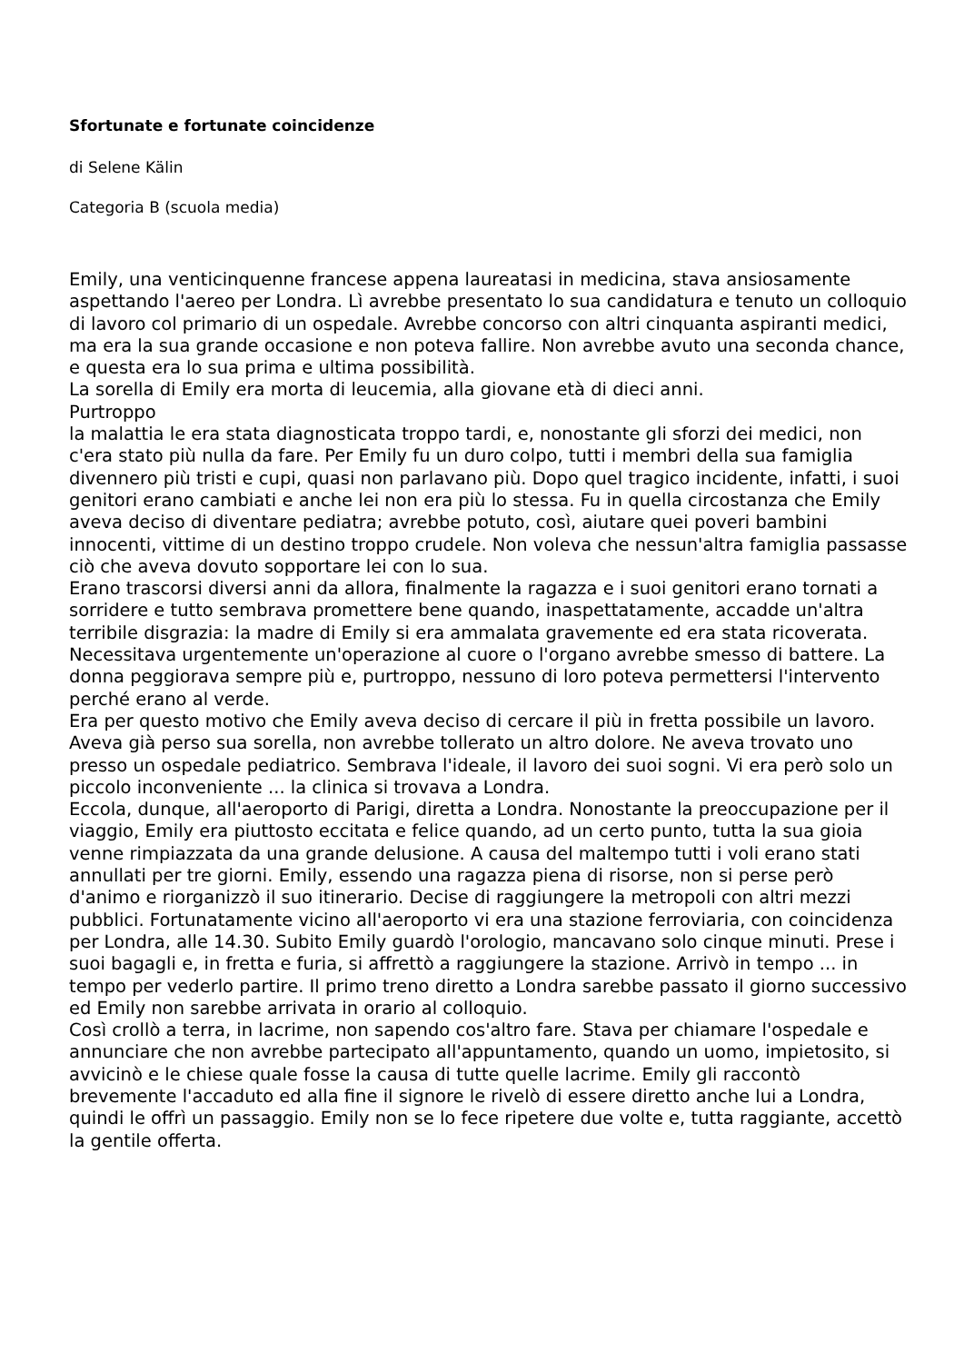Sfortunate e fortunate coincidenze
di Selene Kälin
Categoria B (scuola media)
Emily, una venticinquenne francese appena laureatasi in medicina, stava ansiosamente aspettando l'aereo per Londra. Lì avrebbe presentato lo sua candidatura e tenuto un colloquio di lavoro col primario di un ospedale. Avrebbe concorso con altri cinquanta aspiranti medici, ma era la sua grande occasione e non poteva fallire. Non avrebbe avuto una seconda chance, e questa era lo sua prima e ultima possibilità.
La sorella di Emily era morta di leucemia, alla giovane età di dieci anni.
Purtroppo
la malattia le era stata diagnosticata troppo tardi, e, nonostante gli sforzi dei medici, non c'era stato più nulla da fare. Per Emily fu un duro colpo, tutti i membri della sua famiglia divennero più tristi e cupi, quasi non parlavano più. Dopo quel tragico incidente, infatti, i suoi genitori erano cambiati e anche lei non era più lo stessa. Fu in quella circostanza che Emily aveva deciso di diventare pediatra; avrebbe potuto, così, aiutare quei poveri bambini innocenti, vittime di un destino troppo crudele. Non voleva che nessun'altra famiglia passasse ciò che aveva dovuto sopportare lei con lo sua.
Erano trascorsi diversi anni da allora, finalmente la ragazza e i suoi genitori erano tornati a sorridere e tutto sembrava promettere bene quando, inaspettatamente, accadde un'altra terribile disgrazia: la madre di Emily si era ammalata gravemente ed era stata ricoverata. Necessitava urgentemente un'operazione al cuore o l'organo avrebbe smesso di battere. La donna peggiorava sempre più e, purtroppo, nessuno di loro poteva permettersi l'intervento perché erano al verde.
Era per questo motivo che Emily aveva deciso di cercare il più in fretta possibile un lavoro. Aveva già perso sua sorella, non avrebbe tollerato un altro dolore. Ne aveva trovato uno presso un ospedale pediatrico. Sembrava l'ideale, il lavoro dei suoi sogni. Vi era però solo un piccolo inconveniente ... la clinica si trovava a Londra.
Eccola, dunque, all'aeroporto di Parigi, diretta a Londra. Nonostante la preoccupazione per il viaggio, Emily era piuttosto eccitata e felice quando, ad un certo punto, tutta la sua gioia venne rimpiazzata da una grande delusione. A causa del maltempo tutti i voli erano stati annullati per tre giorni. Emily, essendo una ragazza piena di risorse, non si perse però d'animo e riorganizzò il suo itinerario. Decise di raggiungere la metropoli con altri mezzi pubblici. Fortunatamente vicino all'aeroporto vi era una stazione ferroviaria, con coincidenza per Londra, alle 14.30. Subito Emily guardò l'orologio, mancavano solo cinque minuti. Prese i suoi bagagli e, in fretta e furia, si affrettò a raggiungere la stazione. Arrivò in tempo ... in tempo per vederlo partire. Il primo treno diretto a Londra sarebbe passato il giorno successivo ed Emily non sarebbe arrivata in orario al colloquio.
Così crollò a terra, in lacrime, non sapendo cos'altro fare. Stava per chiamare l'ospedale e annunciare che non avrebbe partecipato all'appuntamento, quando un uomo, impietosito, si avvicinò e le chiese quale fosse la causa di tutte quelle lacrime. Emily gli raccontò brevemente l'accaduto ed alla fine il signore le rivelò di essere diretto anche lui a Londra, quindi le offrì un passaggio. Emily non se lo fece ripetere due volte e, tutta raggiante, accettò la gentile offerta.